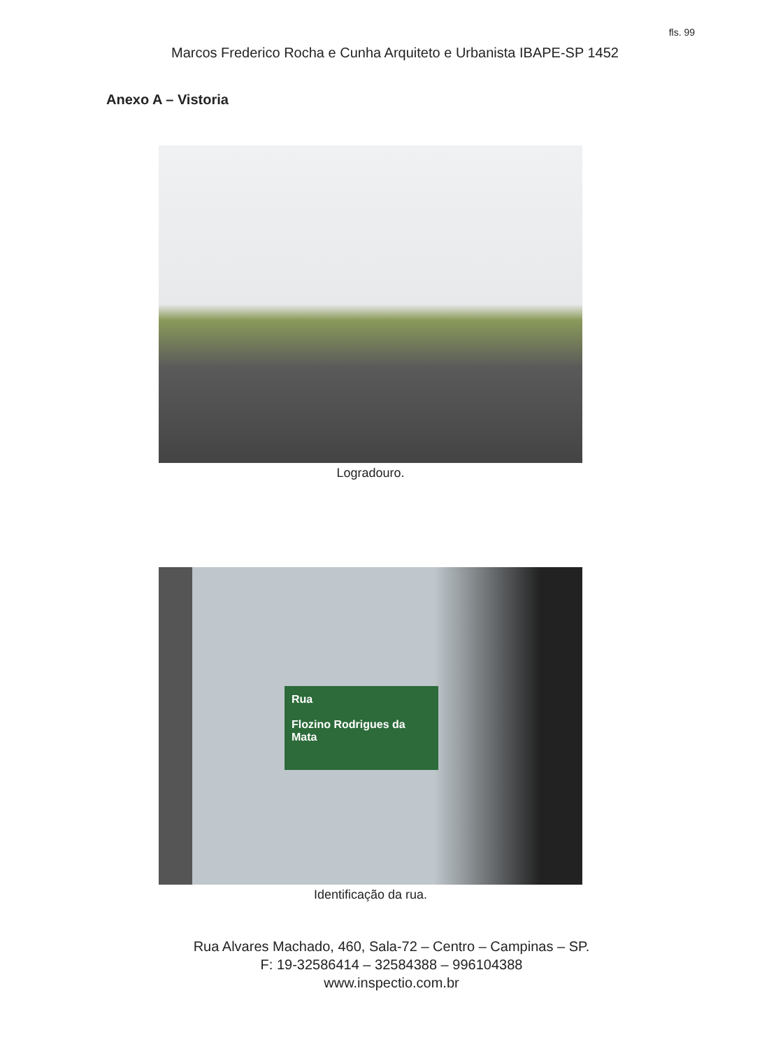fls. 99
Marcos Frederico Rocha e Cunha Arquiteto e Urbanista IBAPE-SP 1452
Anexo A – Vistoria
Logradouro.
Rua
Flozino Rodrigues da Mata
Identificação da rua.
Rua Alvares Machado, 460, Sala-72 – Centro – Campinas – SP.
F: 19-32586414 – 32584388 – 996104388
www.inspectio.com.br